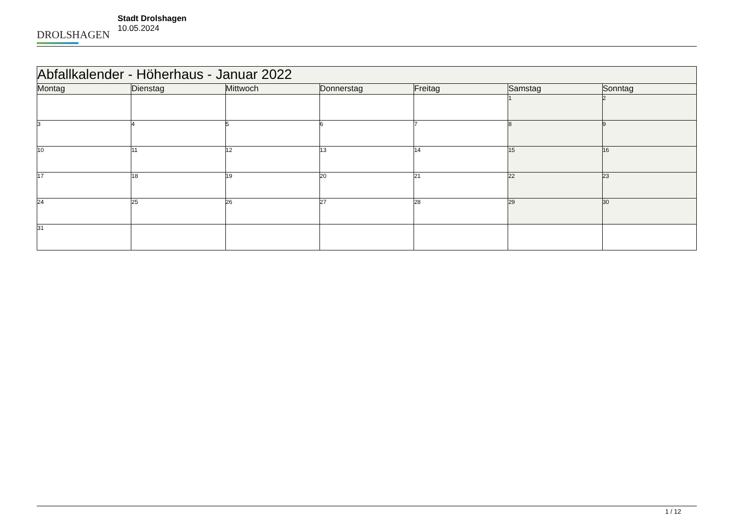DROLSHAGEN
Stadt Drolshagen
10.05.2024
| Abfallkalender - Höherhaus - Januar 2022 | | | | | | |
| --- | --- | --- | --- | --- | --- | --- |
| Montag | Dienstag | Mittwoch | Donnerstag | Freitag | Samstag | Sonntag |
| | | | | | 1 | 2 |
| 3 | 4 | 5 | 6 | 7 | 8 | 9 |
| 10 | 11 | 12 | 13 | 14 | 15 | 16 |
| 17 | 18 | 19 | 20 | 21 | 22 | 23 |
| 24 | 25 | 26 | 27 | 28 | 29 | 30 |
| 31 | | | | | | |
1 / 12